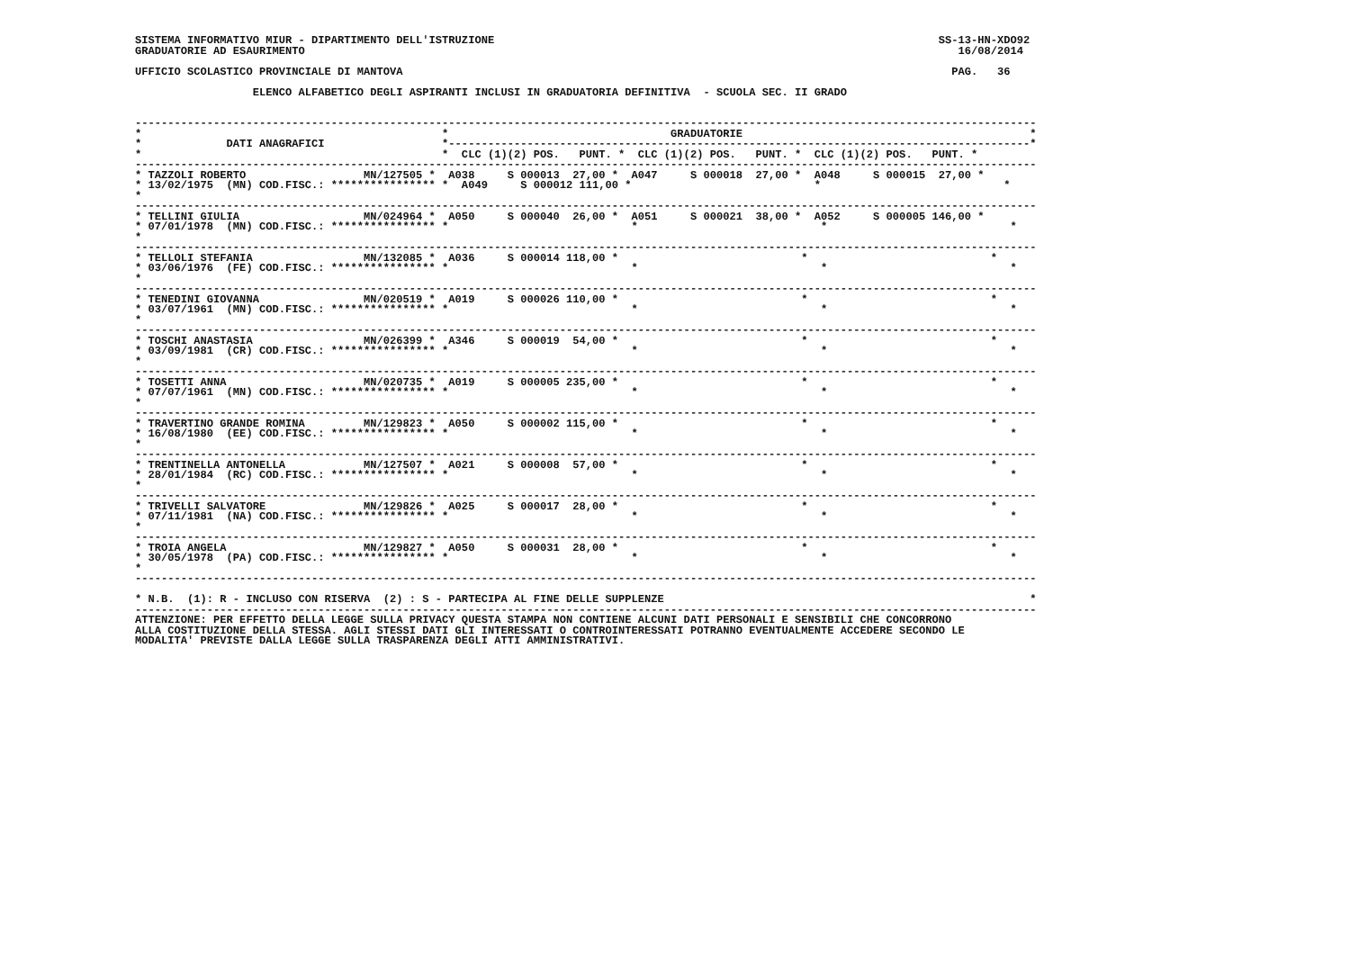SISTEMA INFORMATIVO MIUR - DIPARTIMENTO DELL'ISTRUZIONE                                                                    SS-13-HN-XDO92
GRADUATORIE AD ESAURIMENTO                                                                                                    16/08/2014

UFFICIO SCOLASTICO PROVINCIALE DI MANTOVA                                                                                    PAG.   36

                  ELENCO ALFABETICO DEGLI ASPIRANTI INCLUSI IN GRADUATORIA DEFINITIVA  - SCUOLA SEC. II GRADO


------------------------------------------------------------------------------------------------------------------------------------------
*                                              *                                  GRADUATORIE                                            *
*             DATI ANAGRAFICI                  *-----------------------------------------------------------------------------------------*
*                                              *  CLC (1)(2) POS.   PUNT. *  CLC (1)(2) POS.   PUNT. *  CLC (1)(2) POS.   PUNT. *
------------------------------------------------------------------------------------------------------------------------------------------
* TAZZOLI ROBERTO                  MN/127505 *  A038     S 000013  27,00 *  A047     S 000018  27,00 *  A048     S 000015  27,00 *
* 13/02/1975  (MN) COD.FISC.: **************** *  A049     S 000012 111,00 *                            *                            *
*
------------------------------------------------------------------------------------------------------------------------------------------
* TELLINI GIULIA                   MN/024964 *  A050     S 000040  26,00 *  A051     S 000021  38,00 *  A052     S 000005 146,00 *
* 07/01/1978  (MN) COD.FISC.: **************** *                            *                            *                            *
*
------------------------------------------------------------------------------------------------------------------------------------------
* TELLOLI STEFANIA                 MN/132085 *  A036     S 000014 118,00 *                            *                            *
* 03/06/1976  (FE) COD.FISC.: **************** *                            *                            *                            *
*
------------------------------------------------------------------------------------------------------------------------------------------
* TENEDINI GIOVANNA                MN/020519 *  A019     S 000026 110,00 *                            *                            *
* 03/07/1961  (MN) COD.FISC.: **************** *                            *                            *                            *
*
------------------------------------------------------------------------------------------------------------------------------------------
* TOSCHI ANASTASIA                 MN/026399 *  A346     S 000019  54,00 *                            *                            *
* 03/09/1981  (CR) COD.FISC.: **************** *                            *                            *                            *
*
------------------------------------------------------------------------------------------------------------------------------------------
* TOSETTI ANNA                     MN/020735 *  A019     S 000005 235,00 *                            *                            *
* 07/07/1961  (MN) COD.FISC.: **************** *                            *                            *                            *
*
------------------------------------------------------------------------------------------------------------------------------------------
* TRAVERTINO GRANDE ROMINA         MN/129823 *  A050     S 000002 115,00 *                            *                            *
* 16/08/1980  (EE) COD.FISC.: **************** *                            *                            *                            *
*
------------------------------------------------------------------------------------------------------------------------------------------
* TRENTINELLA ANTONELLA            MN/127507 *  A021     S 000008  57,00 *                            *                            *
* 28/01/1984  (RC) COD.FISC.: **************** *                            *                            *                            *
*
------------------------------------------------------------------------------------------------------------------------------------------
* TRIVELLI SALVATORE               MN/129826 *  A025     S 000017  28,00 *                            *                            *
* 07/11/1981  (NA) COD.FISC.: **************** *                            *                            *                            *
*
------------------------------------------------------------------------------------------------------------------------------------------
* TROIA ANGELA                     MN/129827 *  A050     S 000031  28,00 *                            *                            *
* 30/05/1978  (PA) COD.FISC.: **************** *                            *                            *                            *
*
------------------------------------------------------------------------------------------------------------------------------------------

* N.B.  (1): R - INCLUSO CON RISERVA  (2) : S - PARTECIPA AL FINE DELLE SUPPLENZE                                                        *
------------------------------------------------------------------------------------------------------------------------------------------
ATTENZIONE: PER EFFETTO DELLA LEGGE SULLA PRIVACY QUESTA STAMPA NON CONTIENE ALCUNI DATI PERSONALI E SENSIBILI CHE CONCORRONO
ALLA COSTITUZIONE DELLA STESSA. AGLI STESSI DATI GLI INTERESSATI O CONTROINTERESSATI POTRANNO EVENTUALMENTE ACCEDERE SECONDO LE
MODALITA' PREVISTE DALLA LEGGE SULLA TRASPARENZA DEGLI ATTI AMMINISTRATIVI.